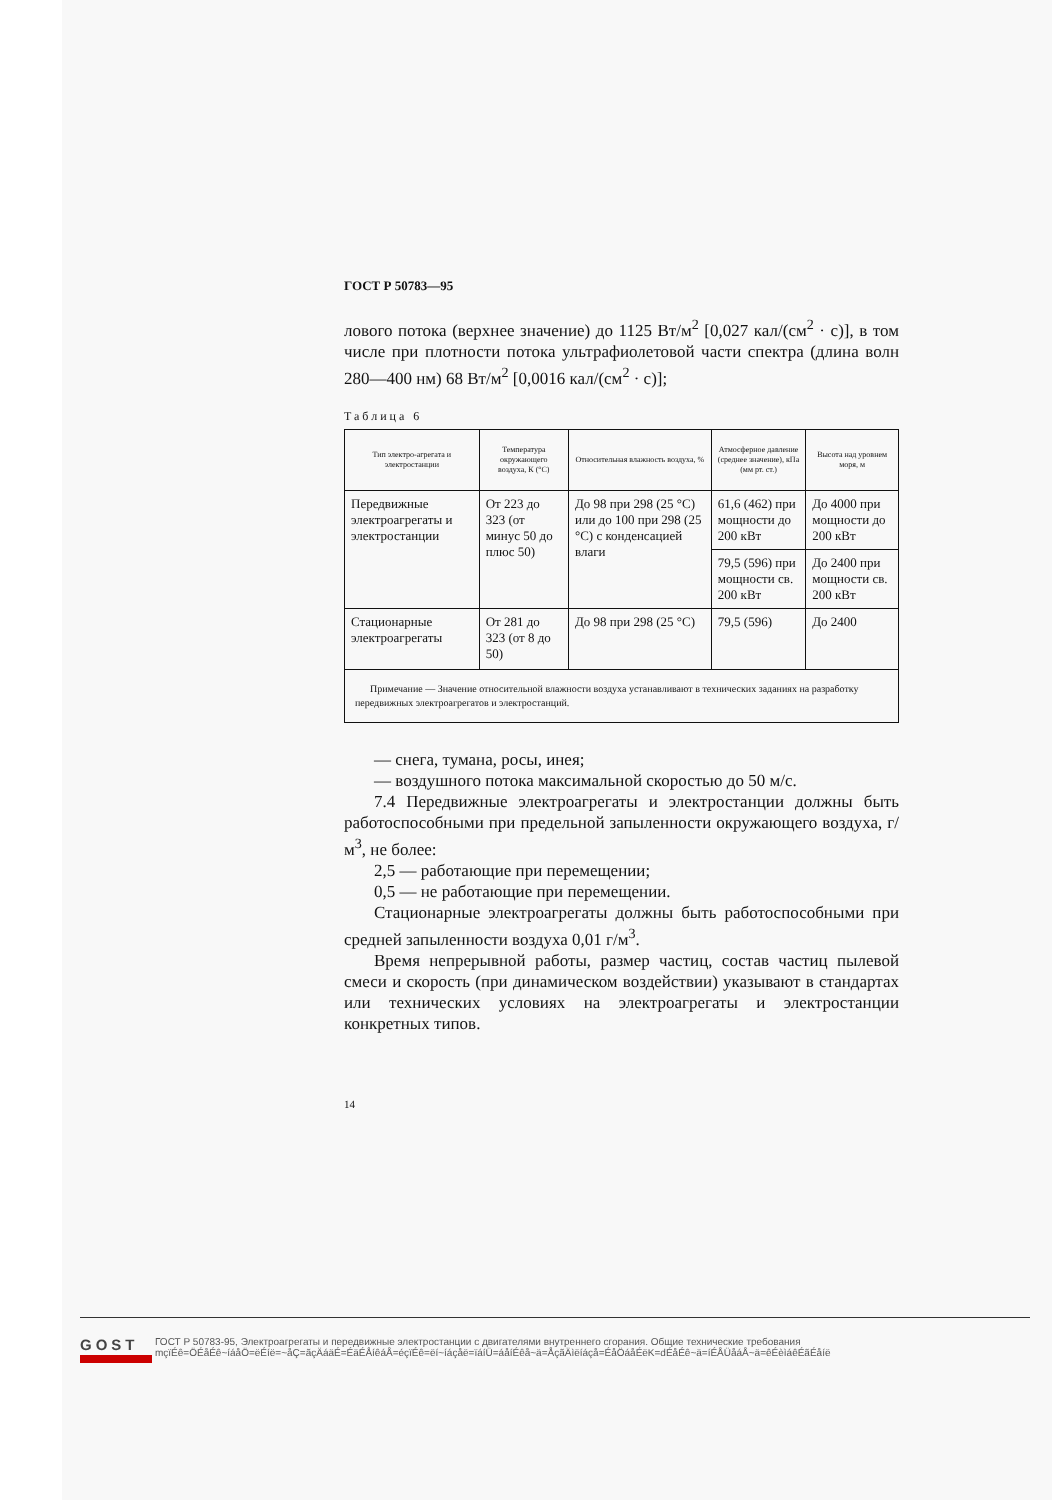ГОСТ Р 50783—95
лового потока (верхнее значение) до 1125 Вт/м<sup>2</sup> [0,027 кал/(см<sup>2</sup> · с)], в том числе при плотности потока ультрафиолетовой части спектра (длина волн 280—400 нм) 68 Вт/м<sup>2</sup> [0,0016 кал/(см<sup>2</sup> · с)];
Таблица 6
| Тип электро-агрегата и электростанции | Температура окружающего воздуха, К (°С) | Относительная влажность воздуха, % | Атмосферное давление (среднее значение), кПа (мм рт. ст.) | Высота над уровнем моря, м |
| --- | --- | --- | --- | --- |
| Передвижные электроагрегаты и электростанции | От 223 до 323 (от минус 50 до плюс 50) | До 98 при 298 (25 °С) или до 100 при 298 (25 °С) с конденсацией влаги | 61,6 (462) при мощности до 200 кВт | До 4000 при мощности до 200 кВт |
| | | | 79,5 (596) при мощности св. 200 кВт | До 2400 при мощности св. 200 кВт |
| Стационарные электроагрегаты | От 281 до 323 (от 8 до 50) | До 98 при 298 (25 °С) | 79,5 (596) | До 2400 |
| Примечание — Значение относительной влажности воздуха устанавливают в технических заданиях на разработку передвижных электроагрегатов и электростанций. | | | | |
— снега, тумана, росы, инея;
— воздушного потока максимальной скоростью до 50 м/с.
7.4 Передвижные электроагрегаты и электростанции должны быть работоспособными при предельной запыленности окружающего воздуха, г/м<sup>3</sup>, не более:
2,5 — работающие при перемещении;
0,5 — не работающие при перемещении.
Стационарные электроагрегаты должны быть работоспособными при средней запыленности воздуха 0,01 г/м<sup>3</sup>.
Время непрерывной работы, размер частиц, состав частиц пылевой смеси и скорость (при динамическом воздействии) указывают в стандартах или технических условиях на электроагрегаты и электростанции конкретных типов.
14
GOST
ГОСТ Р 50783-95, Электроагрегаты и передвижные электростанции с двигателями внутреннего сгорания. Общие технические требования
mçïÉê=ÖÉåÉê~íáåÖ=ëÉíë=~åÇ=ãçÄáäÉ=ÉäÉÅíêáÅ=éçïÉê=ëí~íáçåë=ïáíÜ=áåíÉêå~ä=ÅçãÄìëíáçå=ÉåÖáåÉëK=dÉåÉê~ä=íÉÅÜåáÅ~ä=êÉèìáêÉãÉåíë